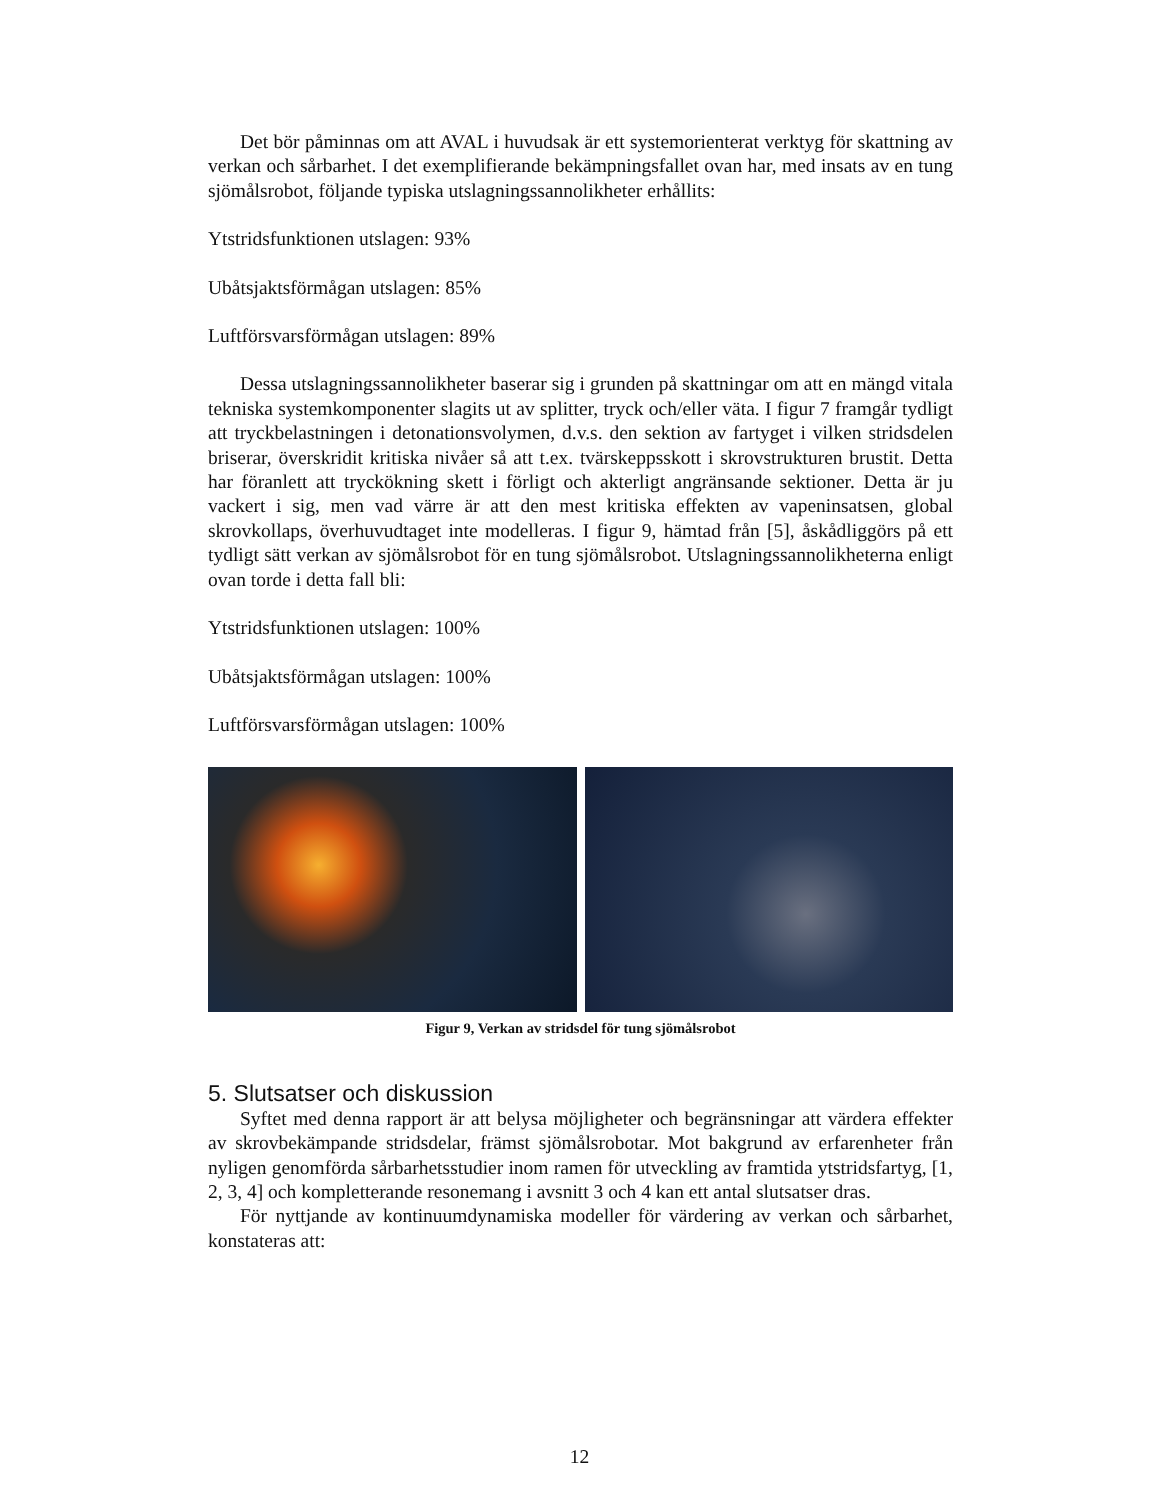Det bör påminnas om att AVAL i huvudsak är ett systemorienterat verktyg för skattning av verkan och sårbarhet. I det exemplifierande bekämpningsfallet ovan har, med insats av en tung sjömålsrobot, följande typiska utslagningssannolikheter erhållits:
Ytstridsfunktionen utslagen: 93%
Ubåtsjaktsförmågan utslagen: 85%
Luftförsvarsförmågan utslagen: 89%
Dessa utslagningssannolikheter baserar sig i grunden på skattningar om att en mängd vitala tekniska systemkomponenter slagits ut av splitter, tryck och/eller väta. I figur 7 framgår tydligt att tryckbelastningen i detonationsvolymen, d.v.s. den sektion av fartyget i vilken stridsdelen briserar, överskridit kritiska nivåer så att t.ex. tvärskeppsskott i skrovstrukturen brustit. Detta har föranlett att tryckökning skett i förligt och akterligt angränsande sektioner. Detta är ju vackert i sig, men vad värre är att den mest kritiska effekten av vapeninsatsen, global skrovkollaps, överhuvudtaget inte modelleras. I figur 9, hämtad från [5], åskådliggörs på ett tydligt sätt verkan av sjömålsrobot för en tung sjömålsrobot. Utslagningssannolikheterna enligt ovan torde i detta fall bli:
Ytstridsfunktionen utslagen: 100%
Ubåtsjaktsförmågan utslagen: 100%
Luftförsvarsförmågan utslagen: 100%
Figur 9, Verkan av stridsdel för tung sjömålsrobot
5. Slutsatser och diskussion
Syftet med denna rapport är att belysa möjligheter och begränsningar att värdera effekter av skrovbekämpande stridsdelar, främst sjömålsrobotar. Mot bakgrund av erfarenheter från nyligen genomförda sårbarhetsstudier inom ramen för utveckling av framtida ytstridsfartyg, [1, 2, 3, 4] och kompletterande resonemang i avsnitt 3 och 4 kan ett antal slutsatser dras.
För nyttjande av kontinuumdynamiska modeller för värdering av verkan och sårbarhet, konstateras att:
12